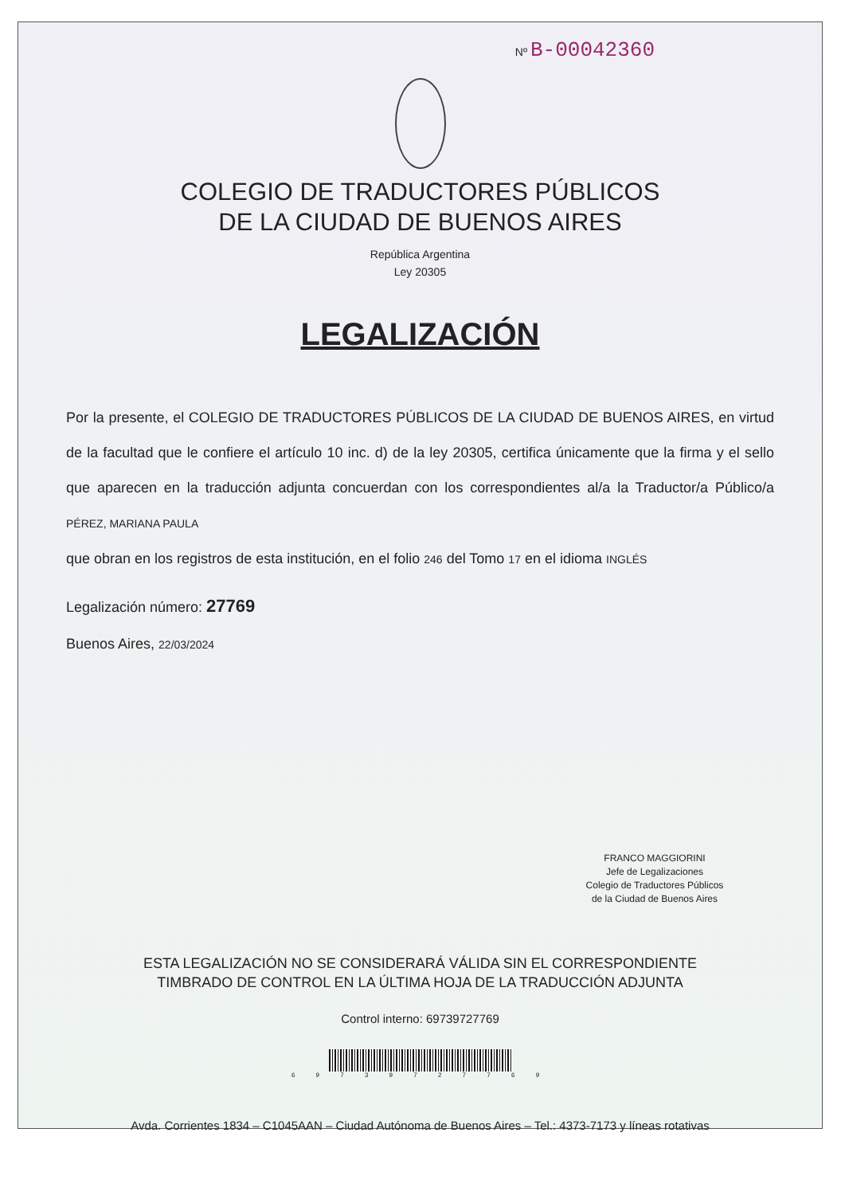Nº B-00042360
COLEGIO DE TRADUCTORES PÚBLICOS
DE LA CIUDAD DE BUENOS AIRES
República Argentina
Ley 20305
LEGALIZACIÓN
Por la presente, el COLEGIO DE TRADUCTORES PÚBLICOS DE LA CIUDAD DE BUENOS AIRES, en virtud de la facultad que le confiere el artículo 10 inc. d) de la ley 20305, certifica únicamente que la firma y el sello que aparecen en la traducción adjunta concuerdan con los correspondientes al/a la Traductor/a Público/a PÉREZ, MARIANA PAULA
que obran en los registros de esta institución, en el folio 246 del Tomo 17 en el idioma INGLÉS
Legalización número: 27769
Buenos Aires, 22/03/2024
FRANCO MAGGIORINI
Jefe de Legalizaciones
Colegio de Traductores Públicos
de la Ciudad de Buenos Aires
ESTA LEGALIZACIÓN NO SE CONSIDERARÁ VÁLIDA SIN EL CORRESPONDIENTE
TIMBRADO DE CONTROL EN LA ÚLTIMA HOJA DE LA TRADUCCIÓN ADJUNTA
Control interno: 69739727769
6 9 7 3 9 7 2 7 7 6 9
Avda. Corrientes 1834 – C1045AAN – Ciudad Autónoma de Buenos Aires – Tel.: 4373-7173 y líneas rotativas